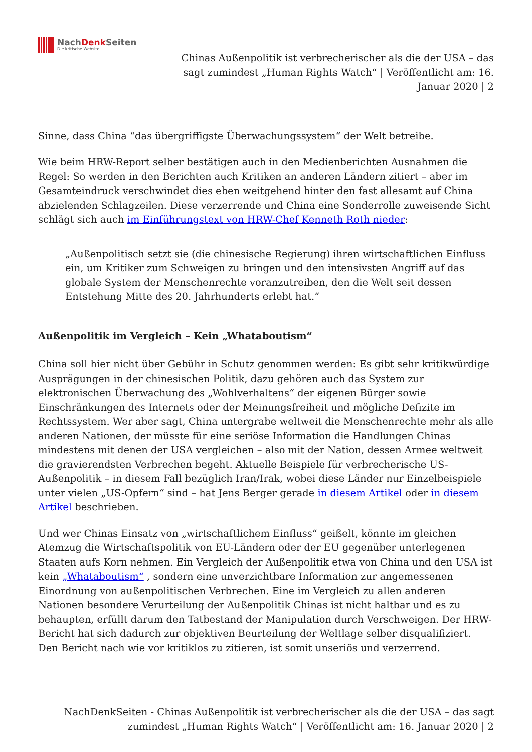NachDenk Seiten
Die kritische Website
Chinas Außenpolitik ist verbrecherischer als die der USA – das sagt zumindest „Human Rights Watch“ | Veröffentlicht am: 16. Januar 2020 | 2
Sinne, dass China “das übergriffigste Überwachungssystem“ der Welt betreibe.
Wie beim HRW-Report selber bestätigen auch in den Medienberichten Ausnahmen die Regel: So werden in den Berichten auch Kritiken an anderen Ländern zitiert – aber im Gesamteindruck verschwindet dies eben weitgehend hinter den fast allesamt auf China abzielenden Schlagzeilen. Diese verzerrende und China eine Sonderrolle zuweisende Sicht schlägt sich auch im Einführungstext von HRW-Chef Kenneth Roth nieder:
„Außenpolitisch setzt sie (die chinesische Regierung) ihren wirtschaftlichen Einfluss ein, um Kritiker zum Schweigen zu bringen und den intensivsten Angriff auf das globale System der Menschenrechte voranzutreiben, den die Welt seit dessen Entstehung Mitte des 20. Jahrhunderts erlebt hat.“
Außenpolitik im Vergleich – Kein „Whataboutism“
China soll hier nicht über Gebühr in Schutz genommen werden: Es gibt sehr kritikwürdige Ausprägungen in der chinesischen Politik, dazu gehören auch das System zur elektronischen Überwachung des „Wohlverhaltens“ der eigenen Bürger sowie Einschränkungen des Internets oder der Meinungsfreiheit und mögliche Defizite im Rechtssystem. Wer aber sagt, China untergrabe weltweit die Menschenrechte mehr als alle anderen Nationen, der müsste für eine seriöse Information die Handlungen Chinas mindestens mit denen der USA vergleichen – also mit der Nation, dessen Armee weltweit die gravierendsten Verbrechen begeht. Aktuelle Beispiele für verbrecherische US-Außenpolitik – in diesem Fall bezüglich Iran/Irak, wobei diese Länder nur Einzelbeispiele unter vielen „US-Opfern“ sind – hat Jens Berger gerade in diesem Artikel oder in diesem Artikel beschrieben.
Und wer Chinas Einsatz von „wirtschaftlichem Einfluss“ geißelt, könnte im gleichen Atemzug die Wirtschaftspolitik von EU-Ländern oder der EU gegenüber unterlegenen Staaten aufs Korn nehmen. Ein Vergleich der Außenpolitik etwa von China und den USA ist kein „Whataboutism“ , sondern eine unverzichtbare Information zur angemessenen Einordnung von außenpolitischen Verbrechen. Eine im Vergleich zu allen anderen Nationen besondere Verurteilung der Außenpolitik Chinas ist nicht haltbar und es zu behaupten, erfüllt darum den Tatbestand der Manipulation durch Verschweigen. Der HRW-Bericht hat sich dadurch zur objektiven Beurteilung der Weltlage selber disqualifiziert. Den Bericht nach wie vor kritiklos zu zitieren, ist somit unseriös und verzerrend.
NachDenkSeiten - Chinas Außenpolitik ist verbrecherischer als die der USA – das sagt zumindest „Human Rights Watch“ | Veröffentlicht am: 16. Januar 2020 | 2